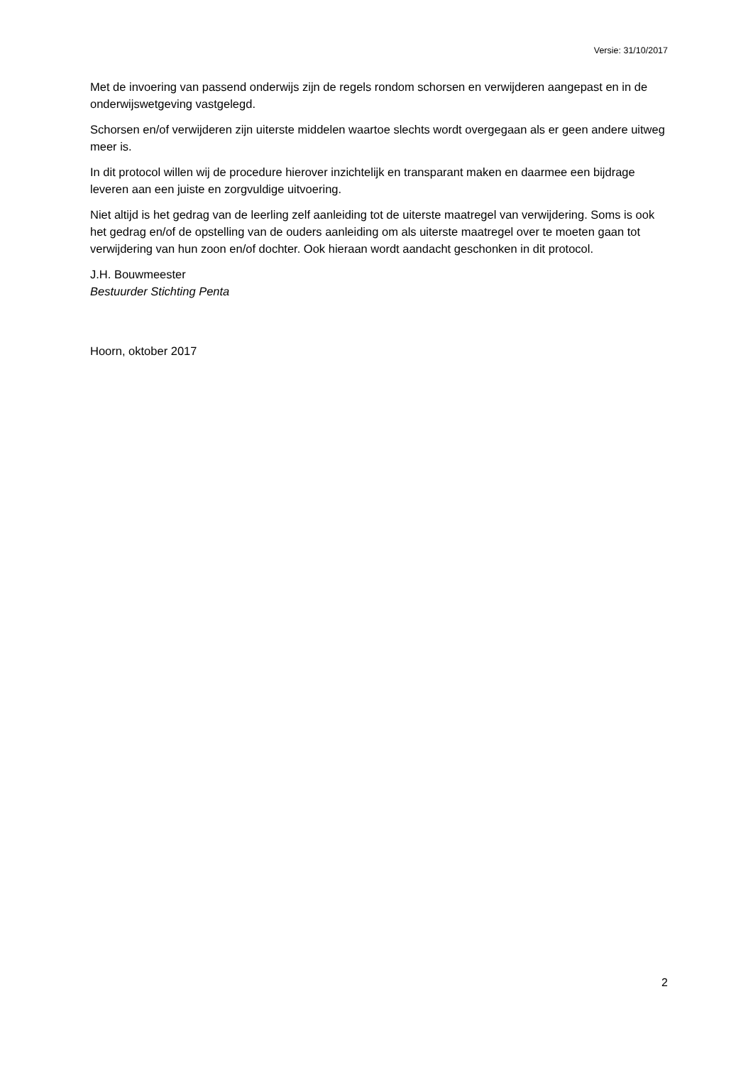Versie: 31/10/2017
Met de invoering van passend onderwijs zijn de regels rondom schorsen en verwijderen aangepast en in de onderwijswetgeving vastgelegd.
Schorsen en/of verwijderen zijn uiterste middelen waartoe slechts wordt overgegaan als er geen andere uitweg meer is.
In dit protocol willen wij de procedure hierover inzichtelijk en transparant maken en daarmee een bijdrage leveren aan een juiste en zorgvuldige uitvoering.
Niet altijd is het gedrag van de leerling zelf aanleiding tot de uiterste maatregel van verwijdering. Soms is ook het gedrag en/of de opstelling van de ouders aanleiding om als uiterste maatregel over te moeten gaan tot verwijdering van hun zoon en/of dochter. Ook hieraan wordt aandacht geschonken in dit protocol.
J.H. Bouwmeester
Bestuurder Stichting Penta
Hoorn, oktober 2017
2